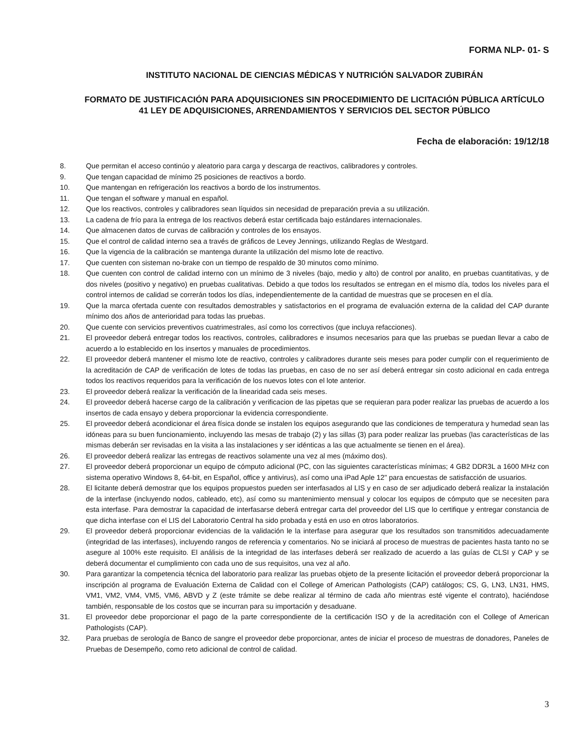FORMA NLP- 01- S
INSTITUTO NACIONAL DE CIENCIAS MÉDICAS Y NUTRICIÓN SALVADOR ZUBIRÁN
FORMATO DE JUSTIFICACIÓN PARA ADQUISICIONES SIN PROCEDIMIENTO DE LICITACIÓN PÚBLICA ARTÍCULO 41 LEY DE ADQUISICIONES, ARRENDAMIENTOS Y SERVICIOS DEL SECTOR PÚBLICO
Fecha de elaboración: 19/12/18
8. Que permitan el acceso continúo y aleatorio para carga y descarga de reactivos, calibradores y controles.
9. Que tengan capacidad de mínimo 25 posiciones de reactivos a bordo.
10. Que mantengan en refrigeración los reactivos a bordo de los instrumentos.
11. Que tengan el software y manual en español.
12. Que los reactivos, controles y calibradores sean líquidos sin necesidad de preparación previa a su utilización.
13. La cadena de frío para la entrega de los reactivos deberá estar certificada bajo estándares internacionales.
14. Que almacenen datos de curvas de calibración y controles de los ensayos.
15. Que el control de calidad interno sea a través de gráficos de Levey Jennings, utilizando Reglas de Westgard.
16. Que la vigencia de la calibración se mantenga durante la utilización del mismo lote de reactivo.
17. Que cuenten con sisteman no-brake con un tiempo de respaldo de 30 minutos como mínimo.
18. Que cuenten con control de calidad interno con un mínimo de 3 niveles (bajo, medio y alto) de control por analito, en pruebas cuantitativas, y de dos niveles (positivo y negativo) en pruebas cualitativas. Debido a que todos los resultados se entregan en el mismo día, todos los niveles para el control internos de calidad se correrán todos los días, independientemente de la cantidad de muestras que se procesen en el día.
19. Que la marca ofertada cuente con resultados demostrables y satisfactorios en el programa de evaluación externa de la calidad del CAP durante mínimo dos años de anterioridad para todas las pruebas.
20. Que cuente con servicios preventivos cuatrimestrales, así como los correctivos (que incluya refacciones).
21. El proveedor deberá entregar todos los reactivos, controles, calibradores e insumos necesarios para que las pruebas se puedan llevar a cabo de acuerdo a lo establecido en los insertos y manuales de procedimientos.
22. El proveedor deberá mantener el mismo lote de reactivo, controles y calibradores durante seis meses para poder cumplir con el requerimiento de la acreditación de CAP de verificación de lotes de todas las pruebas, en caso de no ser así deberá entregar sin costo adicional en cada entrega todos los reactivos requeridos para la verificación de los nuevos lotes con el lote anterior.
23. El proveedor deberá realizar la verificación de la linearidad cada seis meses.
24. El proveedor deberá hacerse cargo de la calibración y verificacion de las pipetas que se requieran para poder realizar las pruebas de acuerdo a los insertos de cada ensayo y debera proporcionar la evidencia correspondiente.
25. El proveedor deberá acondicionar el área física donde se instalen los equipos asegurando que las condiciones de temperatura y humedad sean las idóneas para su buen funcionamiento, incluyendo las mesas de trabajo (2) y las sillas (3) para poder realizar las pruebas (las características de las mismas deberán ser revisadas en la visita a las instalaciones y ser idénticas a las que actualmente se tienen en el área).
26. El proveedor deberá realizar las entregas de reactivos solamente una vez al mes (máximo dos).
27. El proveedor deberá proporcionar un equipo de cómputo adicional (PC, con las siguientes características mínimas; 4 GB2 DDR3L a 1600 MHz con sistema operativo Windows 8, 64-bit, en Español, office y antivirus), así como una iPad Aple 12" para encuestas de satisfacción de usuarios.
28. El licitante deberá demostrar que los equipos propuestos pueden ser interfasados al LIS y en caso de ser adjudicado deberá realizar la instalación de la interfase (incluyendo nodos, cableado, etc), así como su mantenimiento mensual y colocar los equipos de cómputo que se necesiten para esta interfase. Para demostrar la capacidad de interfasarse deberá entregar carta del proveedor del LIS que lo certifique y entregar constancia de que dicha interfase con el LIS del Laboratorio Central ha sido probada y está en uso en otros laboratorios.
29. El proveedor deberá proporcionar evidencias de la validación le la interfase para asegurar que los resultados son transmitidos adecuadamente (integridad de las interfases), incluyendo rangos de referencia y comentarios. No se iniciará al proceso de muestras de pacientes hasta tanto no se asegure al 100% este requisito. El análisis de la integridad de las interfases deberá ser realizado de acuerdo a las guías de CLSI y CAP y se deberá documentar el cumplimiento con cada uno de sus requisitos, una vez al año.
30. Para garantizar la competencia técnica del laboratorio para realizar las pruebas objeto de la presente licitación el proveedor deberá proporcionar la inscripción al programa de Evaluación Externa de Calidad con el College of American Pathologists (CAP) catálogos; CS, G, LN3, LN31, HMS, VM1, VM2, VM4, VM5, VM6, ABVD y Z (este trámite se debe realizar al término de cada año mientras esté vigente el contrato), haciéndose también, responsable de los costos que se incurran para su importación y desaduane.
31. El proveedor debe proporcionar el pago de la parte correspondiente de la certificación ISO y de la acreditación con el College of American Pathologists (CAP).
32. Para pruebas de serología de Banco de sangre el proveedor debe proporcionar, antes de iniciar el proceso de muestras de donadores, Paneles de Pruebas de Desempeño, como reto adicional de control de calidad.
3